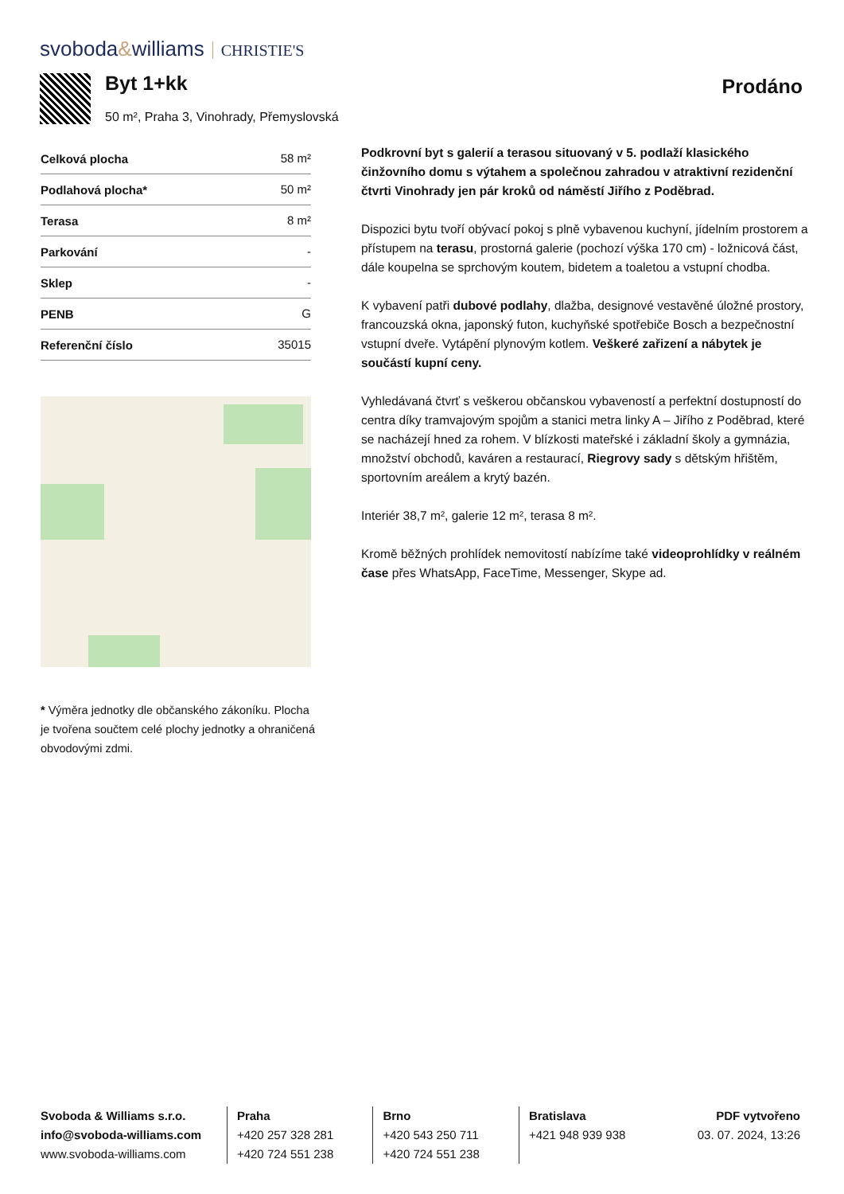svoboda&williams CHRISTIE'S
Byt 1+kk
50 m², Praha 3, Vinohrady, Přemyslovská
Prodáno
| Celková plocha | 58 m² |
| Podlahová plocha* | 50 m² |
| Terasa | 8 m² |
| Parkování | - |
| Sklep | - |
| PENB | G |
| Referenční číslo | 35015 |
* Výměra jednotky dle občanského zákoníku. Plocha je tvořena součtem celé plochy jednotky a ohraničená obvodovými zdmi.
Podkrovní byt s galerií a terasou situovaný v 5. podlaží klasického činžovního domu s výtahem a společnou zahradou v atraktivní rezidenční čtvrti Vinohrady jen pár kroků od náměstí Jiřího z Poděbrad.
Dispozici bytu tvoří obývací pokoj s plně vybavenou kuchyní, jídelním prostorem a přístupem na terasu, prostorná galerie (pochozí výška 170 cm) - ložnicová část, dále koupelna se sprchovým koutem, bidetem a toaletou a vstupní chodba.
K vybavení patři dubové podlahy, dlažba, designové vestavěné úložné prostory, francouzská okna, japonský futon, kuchyňské spotřebiče Bosch a bezpečnostní vstupní dveře. Vytápění plynovým kotlem. Veškeré zařizení a nábytek je součástí kupní ceny.
Vyhledávaná čtvrť s veškerou občanskou vybaveností a perfektní dostupností do centra díky tramvajovým spojům a stanici metra linky A – Jiřího z Poděbrad, které se nacházejí hned za rohem. V blízkosti mateřské i základní školy a gymnázia, množství obchodů, kaváren a restaurací, Riegrovy sady s dětským hřištěm, sportovním areálem a krytý bazén.
Interiér 38,7 m², galerie 12 m², terasa 8 m².
Kromě běžných prohlídek nemovitostí nabízíme také videoprohlídky v reálném čase přes WhatsApp, FaceTime, Messenger, Skype ad.
Svoboda & Williams s.r.o.
info@svoboda-williams.com
www.svoboda-williams.com
Praha
+420 257 328 281
+420 724 551 238
Brno
+420 543 250 711
+420 724 551 238
Bratislava
+421 948 939 938
PDF vytvořeno
03. 07. 2024, 13:26